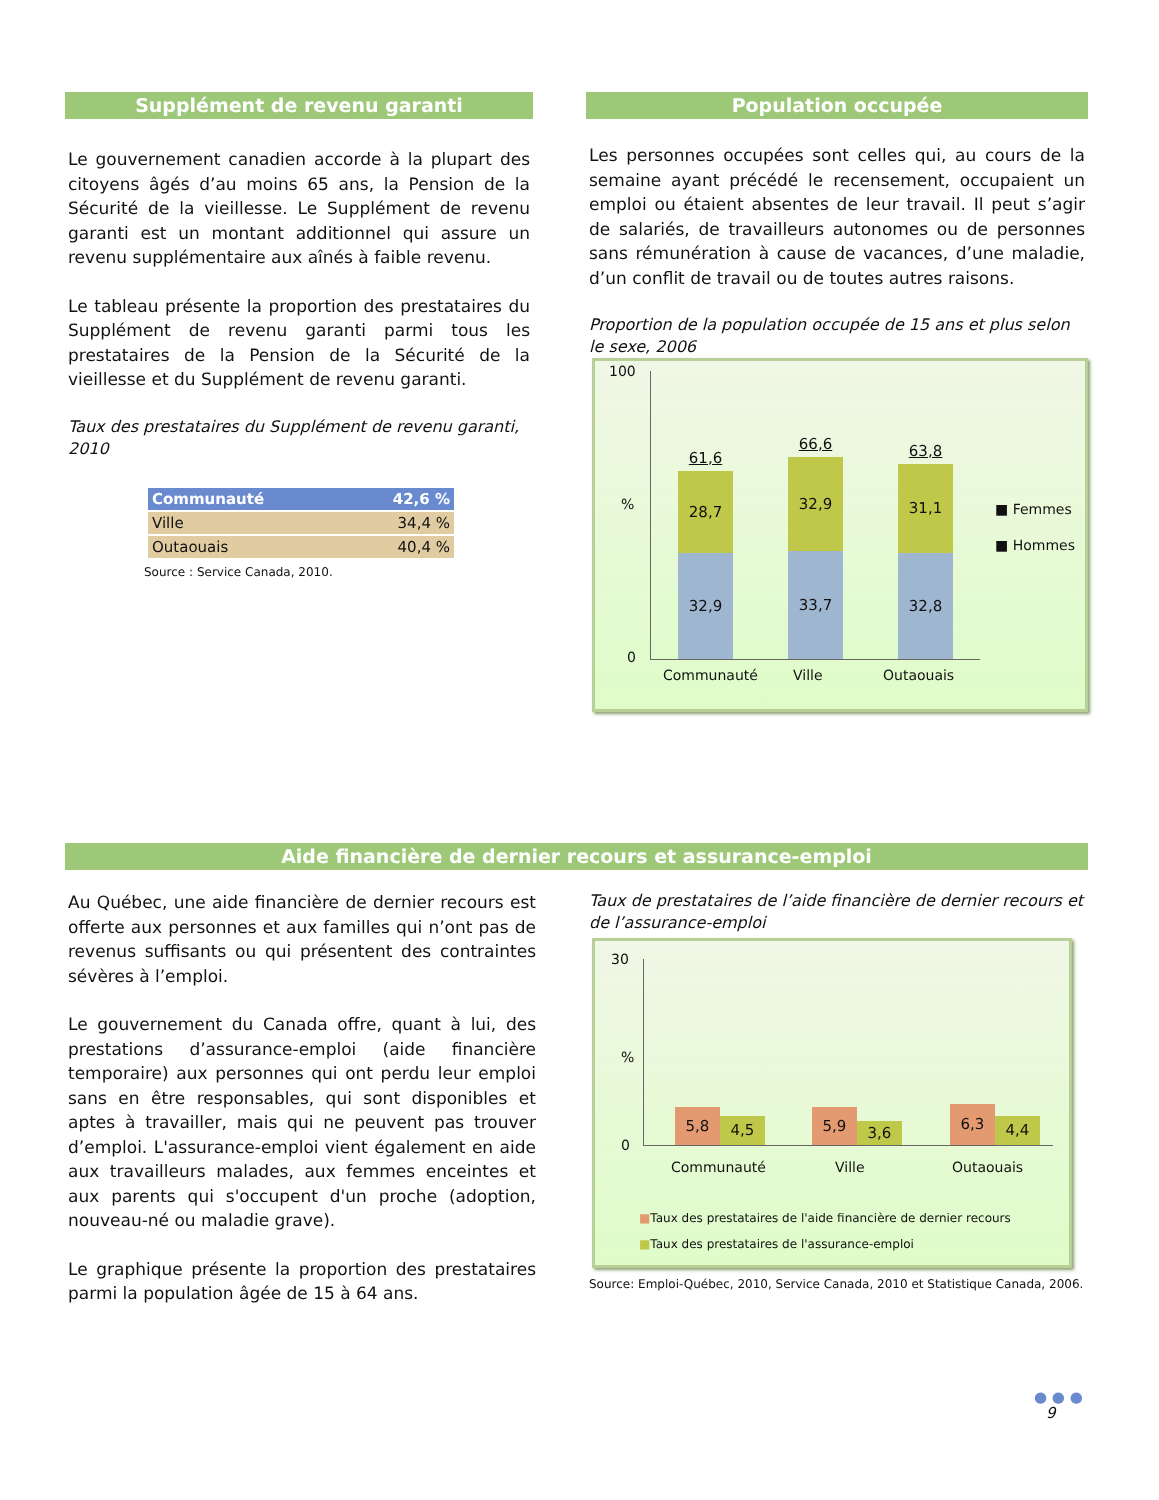Supplément de revenu garanti
Le gouvernement canadien accorde à la plupart des citoyens âgés d’au moins 65 ans, la Pension de la Sécurité de la vieillesse. Le Supplément de revenu garanti est un montant additionnel qui assure un revenu supplémentaire aux aînés à faible revenu.
Le tableau présente la proportion des prestataires du Supplément de revenu garanti parmi tous les prestataires de la Pension de la Sécurité de la vieillesse et du Supplément de revenu garanti.
Taux des prestataires du Supplément de revenu garanti, 2010
| Communauté | 42,6 % |
| Ville | 34,4 % |
| Outaouais | 40,4 % |
Source : Service Canada, 2010.
Population occupée
Les personnes occupées sont celles qui, au cours de la semaine ayant précédé le recensement, occupaient un emploi ou étaient absentes de leur travail. Il peut s’agir de salariés, de travailleurs autonomes ou de personnes sans rémunération à cause de vacances, d’une maladie, d’un conflit de travail ou de toutes autres raisons.
Proportion de la population occupée de 15 ans et plus selon le sexe, 2006
100%
0
61,6
28,7
32,9
66,6
32,9
33,7
63,8
31,1
32,8
Communauté Ville Outaouais
■ Femmes
■ Hommes
Aide financière de dernier recours et assurance-emploi
Au Québec, une aide financière de dernier recours est offerte aux personnes et aux familles qui n’ont pas de revenus suffisants ou qui présentent des contraintes sévères à l’emploi.
Le gouvernement du Canada offre, quant à lui, des prestations d’assurance-emploi (aide financière temporaire) aux personnes qui ont perdu leur emploi sans en être responsables, qui sont disponibles et aptes à travailler, mais qui ne peuvent pas trouver d’emploi. L'assurance-emploi vient également en aide aux travailleurs malades, aux femmes enceintes et aux parents qui s'occupent d'un proche (adoption, nouveau-né ou maladie grave).
Le graphique présente la proportion des prestataires parmi la population âgée de 15 à 64 ans.
Taux de prestataires de l’aide financière de dernier recours et de l’assurance-emploi
30%
0
5,8
4,5
5,9
3,6
6,3
4,4
Communauté Ville Outaouais
■Taux des prestataires de l'aide financière de dernier recours
■Taux des prestataires de l'assurance-emploi
Source: Emploi-Québec, 2010, Service Canada, 2010 et Statistique Canada, 2006.
● ● ●
9